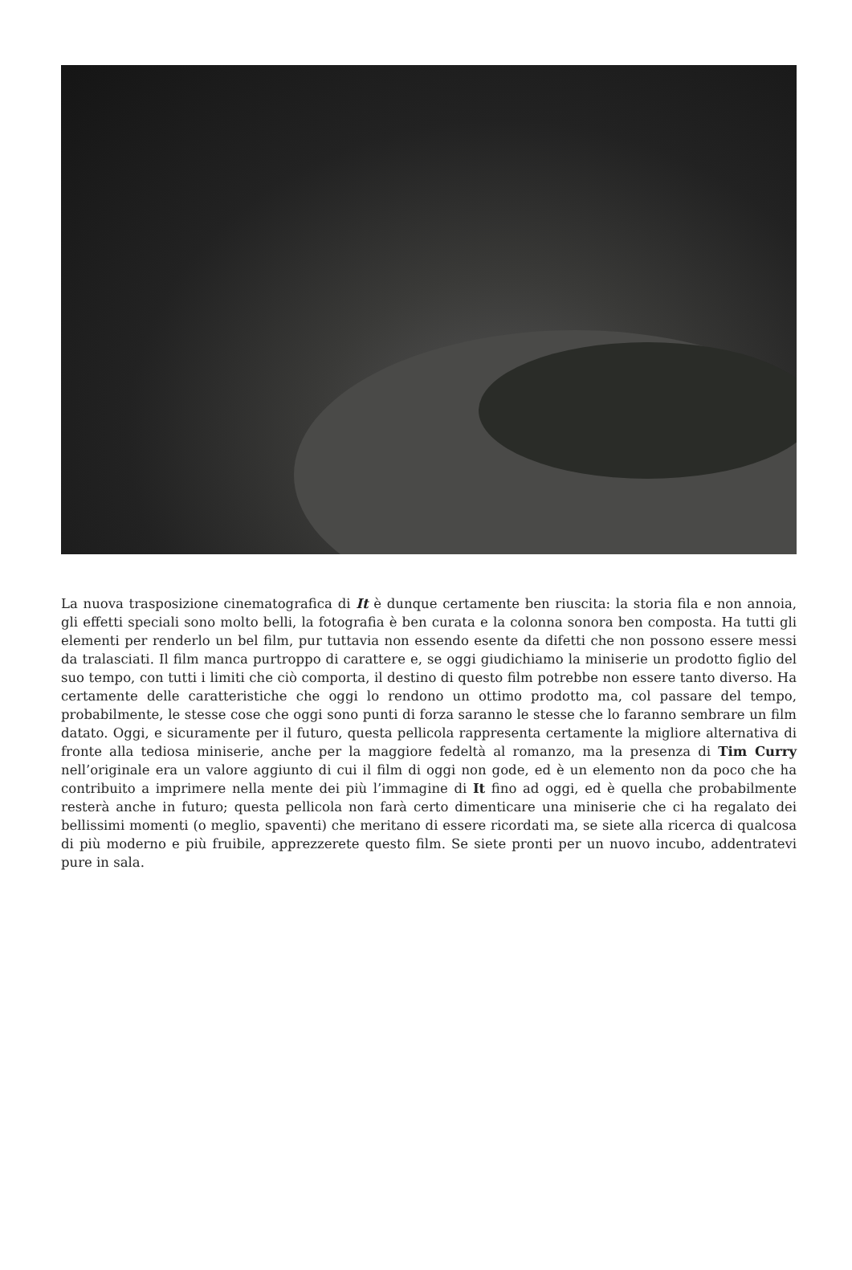La nuova trasposizione cinematografica di It è dunque certamente ben riuscita: la storia fila e non annoia, gli effetti speciali sono molto belli, la fotografia è ben curata e la colonna sonora ben composta. Ha tutti gli elementi per renderlo un bel film, pur tuttavia non essendo esente da difetti che non possono essere messi da tralasciati. Il film manca purtroppo di carattere e, se oggi giudichiamo la miniserie un prodotto figlio del suo tempo, con tutti i limiti che ciò comporta, il destino di questo film potrebbe non essere tanto diverso. Ha certamente delle caratteristiche che oggi lo rendono un ottimo prodotto ma, col passare del tempo, probabilmente, le stesse cose che oggi sono punti di forza saranno le stesse che lo faranno sembrare un film datato. Oggi, e sicuramente per il futuro, questa pellicola rappresenta certamente la migliore alternativa di fronte alla tediosa miniserie, anche per la maggiore fedeltà al romanzo, ma la presenza di Tim Curry nell’originale era un valore aggiunto di cui il film di oggi non gode, ed è un elemento non da poco che ha contribuito a imprimere nella mente dei più l’immagine di It fino ad oggi, ed è quella che probabilmente resterà anche in futuro; questa pellicola non farà certo dimenticare una miniserie che ci ha regalato dei bellissimi momenti (o meglio, spaventi) che meritano di essere ricordati ma, se siete alla ricerca di qualcosa di più moderno e più fruibile, apprezzerete questo film. Se siete pronti per un nuovo incubo, addentratevi pure in sala.